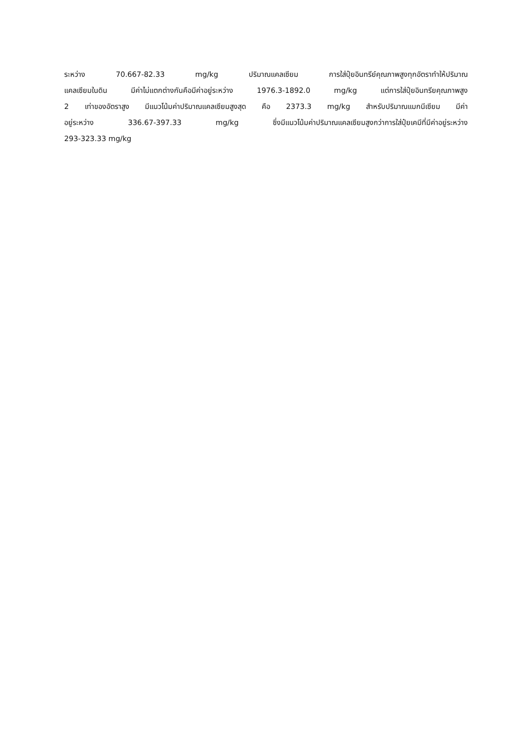ระหว่าง 70.667-82.33 mg/kg ปริมาณแคลเซียม การใส่ปุ๋ยอินทรีย์คุณภาพสูงทุกอัตราทำให้ปริมาณ
แคลเซียมในดิน มีค่าไม่แตกต่างกันคือมีค่าอยู่ระหว่าง 1976.3-1892.0 mg/kg แต่การใส่ปุ๋ยอินทรียคุณภาพสูง
2 เท่าของอัตราสูง มีแนวโน้มค่าปริมาณแคลเซียมสูงสุด คือ 2373.3 mg/kg สำหรับปริมาณแมกนีเซียม มีค่า
อยู่ระหว่าง 336.67-397.33 mg/kg ซึ่งมีแนวโน้มค่าปริมาณแคลเซียมสูงกว่าการใส่ปุ๋ยเคมีที่มีค่าอยู่ระหว่าง
293-323.33 mg/kg